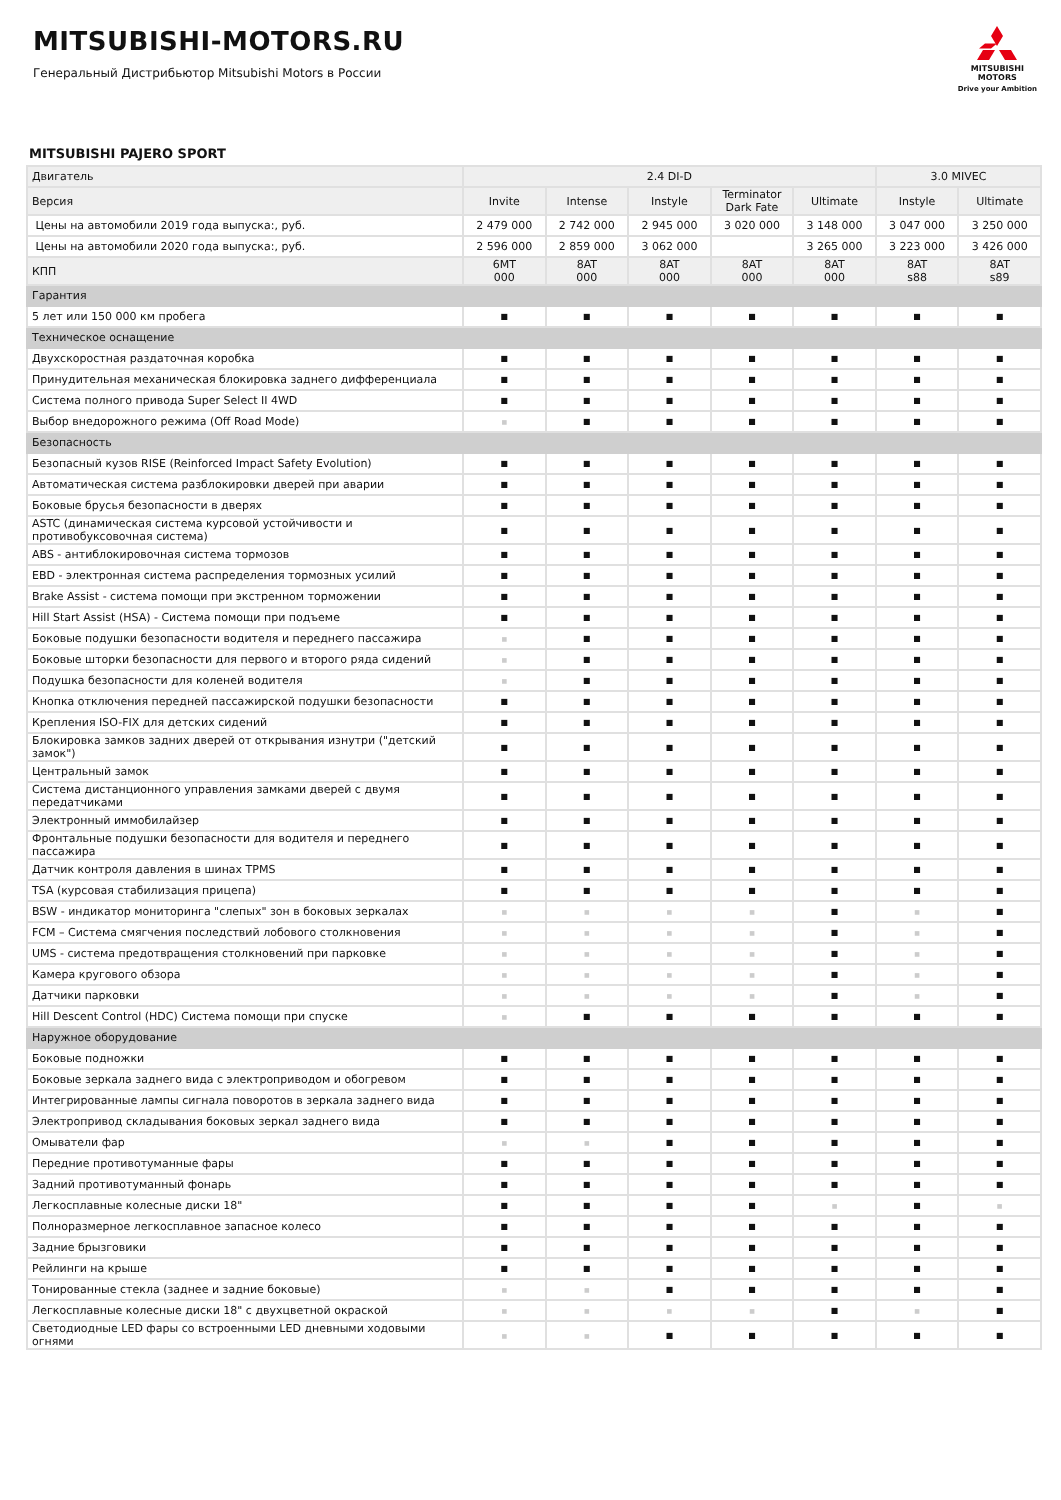MITSUBISHI-MOTORS.RU
Генеральный Дистрибьютор Mitsubishi Motors в России
MITSUBISHI
MOTORS
Drive your Ambition
MITSUBISHI PAJERO SPORT
| Двигатель | 2.4 DI-D | | | | | 3.0 MIVEC | |
| --- | --- | --- | --- | --- | --- | --- | --- |
| Версия | Invite | Intense | Instyle | Terminator Dark Fate | Ultimate | Instyle | Ultimate |
| Цены на автомобили 2019 года выпуска:, руб. | 2 479 000 | 2 742 000 | 2 945 000 | 3 020 000 | 3 148 000 | 3 047 000 | 3 250 000 |
| Цены на автомобили 2020 года выпуска:, руб. | 2 596 000 | 2 859 000 | 3 062 000 | | 3 265 000 | 3 223 000 | 3 426 000 |
| КПП | 6MT 000 | 8AT 000 | 8AT 000 | 8AT 000 | 8AT 000 | 8AT s88 | 8AT s89 |
| Гарантия | | | | | | | |
| 5 лет или 150 000 км пробега | ■ | ■ | ■ | ■ | ■ | ■ | ■ |
| Техническое оснащение | | | | | | | |
| Двухскоростная раздаточная коробка | ■ | ■ | ■ | ■ | ■ | ■ | ■ |
| Принудительная механическая блокировка заднего дифференциала | ■ | ■ | ■ | ■ | ■ | ■ | ■ |
| Система полного привода Super Select II 4WD | ■ | ■ | ■ | ■ | ■ | ■ | ■ |
| Выбор внедорожного режима (Off Road Mode) | ■ | ■ | ■ | ■ | ■ | ■ | ■ |
| Безопасность | | | | | | | |
| Безопасный кузов RISE (Reinforced Impact Safety Evolution) | ■ | ■ | ■ | ■ | ■ | ■ | ■ |
| Автоматическая система разблокировки дверей при аварии | ■ | ■ | ■ | ■ | ■ | ■ | ■ |
| Боковые брусья безопасности в дверях | ■ | ■ | ■ | ■ | ■ | ■ | ■ |
| ASTC (динамическая система курсовой устойчивости и противобуксовочная система) | ■ | ■ | ■ | ■ | ■ | ■ | ■ |
| ABS - антиблокировочная система тормозов | ■ | ■ | ■ | ■ | ■ | ■ | ■ |
| EBD - электронная система распределения тормозных усилий | ■ | ■ | ■ | ■ | ■ | ■ | ■ |
| Brake Assist - система помощи при экстренном торможении | ■ | ■ | ■ | ■ | ■ | ■ | ■ |
| Hill Start Assist (HSA) - Система помощи при подъеме | ■ | ■ | ■ | ■ | ■ | ■ | ■ |
| Боковые подушки безопасности водителя и переднего пассажира | ■ | ■ | ■ | ■ | ■ | ■ | ■ |
| Боковые шторки безопасности для первого и второго ряда сидений | ■ | ■ | ■ | ■ | ■ | ■ | ■ |
| Подушка безопасности для коленей водителя | ■ | ■ | ■ | ■ | ■ | ■ | ■ |
| Кнопка отключения передней пассажирской подушки безопасности | ■ | ■ | ■ | ■ | ■ | ■ | ■ |
| Крепления ISO-FIX для детских сидений | ■ | ■ | ■ | ■ | ■ | ■ | ■ |
| Блокировка замков задних дверей от открывания изнутри ("детский замок") | ■ | ■ | ■ | ■ | ■ | ■ | ■ |
| Центральный замок | ■ | ■ | ■ | ■ | ■ | ■ | ■ |
| Система дистанционного управления замками дверей с двумя передатчиками | ■ | ■ | ■ | ■ | ■ | ■ | ■ |
| Электронный иммобилайзер | ■ | ■ | ■ | ■ | ■ | ■ | ■ |
| Фронтальные подушки безопасности для водителя и переднего пассажира | ■ | ■ | ■ | ■ | ■ | ■ | ■ |
| Датчик контроля давления в шинах TPMS | ■ | ■ | ■ | ■ | ■ | ■ | ■ |
| TSA (курсовая стабилизация прицепа) | ■ | ■ | ■ | ■ | ■ | ■ | ■ |
| BSW - индикатор мониторинга "слепых" зон в боковых зеркалах | ■ | ■ | ■ | ■ | ■ | ■ | ■ |
| FCM – Система смягчения последствий лобового столкновения | ■ | ■ | ■ | ■ | ■ | ■ | ■ |
| UMS - система предотвращения столкновений при парковке | ■ | ■ | ■ | ■ | ■ | ■ | ■ |
| Камера кругового обзора | ■ | ■ | ■ | ■ | ■ | ■ | ■ |
| Датчики парковки | ■ | ■ | ■ | ■ | ■ | ■ | ■ |
| Hill Descent Control (HDC) Система помощи при спуске | ■ | ■ | ■ | ■ | ■ | ■ | ■ |
| Наружное оборудование | | | | | | | |
| Боковые подножки | ■ | ■ | ■ | ■ | ■ | ■ | ■ |
| Боковые зеркала заднего вида с электроприводом и обогревом | ■ | ■ | ■ | ■ | ■ | ■ | ■ |
| Интегрированные лампы сигнала поворотов в зеркала заднего вида | ■ | ■ | ■ | ■ | ■ | ■ | ■ |
| Электропривод складывания боковых зеркал заднего вида | ■ | ■ | ■ | ■ | ■ | ■ | ■ |
| Омыватели фар | ■ | ■ | ■ | ■ | ■ | ■ | ■ |
| Передние противотуманные фары | ■ | ■ | ■ | ■ | ■ | ■ | ■ |
| Задний противотуманный фонарь | ■ | ■ | ■ | ■ | ■ | ■ | ■ |
| Легкосплавные колесные диски 18" | ■ | ■ | ■ | ■ | ■ | ■ | ■ |
| Полноразмерное легкосплавное запасное колесо | ■ | ■ | ■ | ■ | ■ | ■ | ■ |
| Задние брызговики | ■ | ■ | ■ | ■ | ■ | ■ | ■ |
| Рейлинги на крыше | ■ | ■ | ■ | ■ | ■ | ■ | ■ |
| Тонированные стекла (заднее и задние боковые) | ■ | ■ | ■ | ■ | ■ | ■ | ■ |
| Легкосплавные колесные диски 18" с двухцветной окраской | ■ | ■ | ■ | ■ | ■ | ■ | ■ |
| Светодиодные LED фары со встроенными LED дневными ходовыми огнями | ■ | ■ | ■ | ■ | ■ | ■ | ■ |